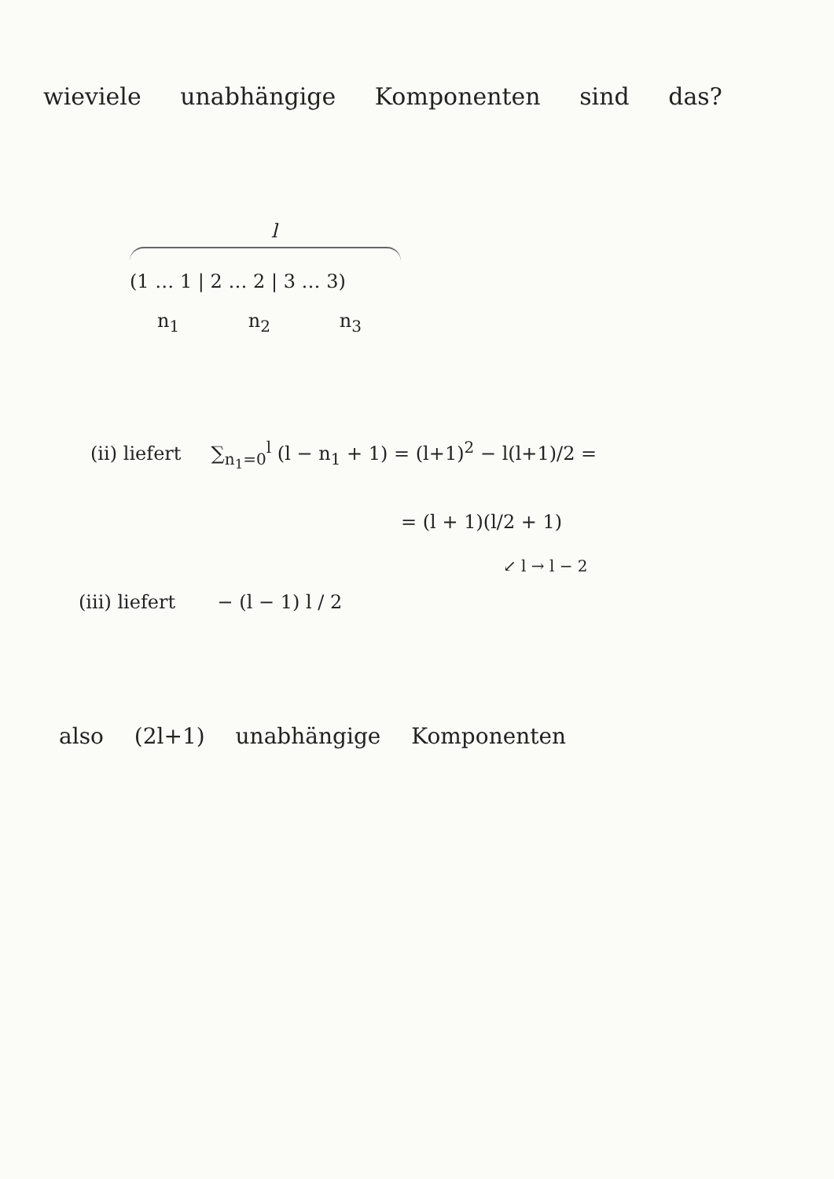wieviele unabhängige Komponenten sind das?
l
(1 … 1 | 2 … 2 | 3 … 3)
n<sub>1</sub> n<sub>2</sub> n<sub>3</sub>
(ii) liefert ∑<sub>n<sub>1</sub>=0</sub><sup>l</sup> (l − n<sub>1</sub> + 1) = (l+1)<sup>2</sup> − l(l+1)/2 =
= (l + 1)(l/2 + 1)
↙ l → l − 2
(iii) liefert − (l − 1) l / 2
also (2l+1) unabhängige Komponenten